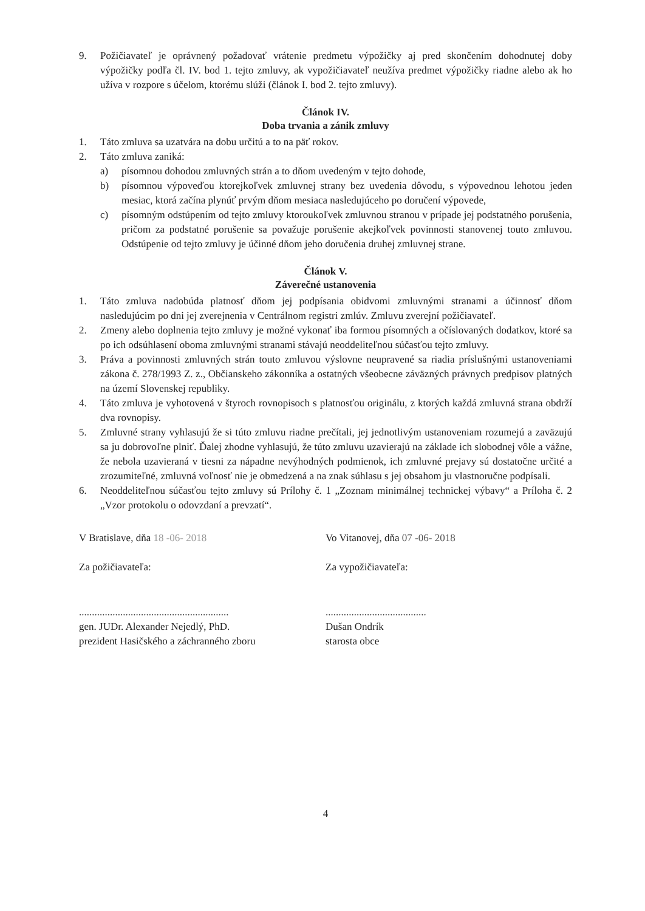9. Požičiavateľ je oprávnený požadovať vrátenie predmetu výpožičky aj pred skončením dohodnutej doby výpožičky podľa čl. IV. bod 1. tejto zmluvy, ak vypožičiavateľ neužíva predmet výpožičky riadne alebo ak ho užíva v rozpore s účelom, ktorému slúži (článok I. bod 2. tejto zmluvy).
Článok IV.
Doba trvania a zánik zmluvy
1. Táto zmluva sa uzatvára na dobu určitú a to na päť rokov.
2. Táto zmluva zaniká:
a) písomnou dohodou zmluvných strán a to dňom uvedeným v tejto dohode,
b) písomnou výpoveďou ktorejkoľvek zmluvnej strany bez uvedenia dôvodu, s výpovednou lehotou jeden mesiac, ktorá začína plynúť prvým dňom mesiaca nasledujúceho po doručení výpovede,
c) písomným odstúpením od tejto zmluvy ktoroukoľvek zmluvnou stranou v prípade jej podstatného porušenia, pričom za podstatné porušenie sa považuje porušenie akejkoľvek povinnosti stanovenej touto zmluvou. Odstúpenie od tejto zmluvy je účinné dňom jeho doručenia druhej zmluvnej strane.
Článok V.
Záverečné ustanovenia
1. Táto zmluva nadobúda platnosť dňom jej podpísania obidvomi zmluvnými stranami a účinnosť dňom nasledujúcim po dni jej zverejnenia v Centrálnom registri zmlúv. Zmluvu zverejní požičiavateľ.
2. Zmeny alebo doplnenia tejto zmluvy je možné vykonať iba formou písomných a očíslovaných dodatkov, ktoré sa po ich odsúhlasení oboma zmluvnými stranami stávajú neoddeliteľnou súčasťou tejto zmluvy.
3. Práva a povinnosti zmluvných strán touto zmluvou výslovne neupravené sa riadia príslušnými ustanoveniami zákona č. 278/1993 Z. z., Občianskeho zákonníka a ostatných všeobecne záväzných právnych predpisov platných na území Slovenskej republiky.
4. Táto zmluva je vyhotovená v štyroch rovnopisoch s platnosťou originálu, z ktorých každá zmluvná strana obdrží dva rovnopisy.
5. Zmluvné strany vyhlasujú že si túto zmluvu riadne prečítali, jej jednotlivým ustanoveniam rozumejú a zaväzujú sa ju dobrovoľne plniť. Ďalej zhodne vyhlasujú, že túto zmluvu uzavierajú na základe ich slobodnej vôle a vážne, že nebola uzavieraná v tiesni za nápadne nevýhodných podmienok, ich zmluvné prejavy sú dostatočne určité a zrozumiteľné, zmluvná voľnosť nie je obmedzená a na znak súhlasu s jej obsahom ju vlastnoručne podpísali.
6. Neoddeliteľnou súčasťou tejto zmluvy sú Prílohy č. 1 „Zoznam minimálnej technickej výbavy“ a Príloha č. 2 „Vzor protokolu o odovzdaní a prevzatí“.
V Bratislave, dňa 18 -06- 2018
Za požičiavateľa:
..........................................................
gen. JUDr. Alexander Nejedlý, PhD.
prezident Hasičského a záchranného zboru
Vo Vitanovej, dňa 07 -06- 2018
Za vypožičiavateľa:
.......................................
Dušan Ondrík
starosta obce
4